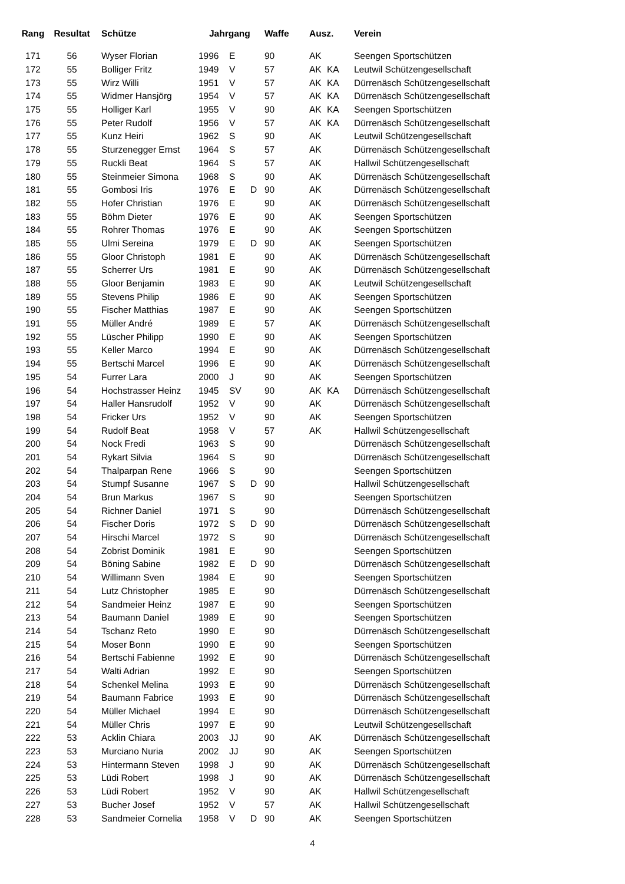| Rang | Resultat | Schütze | Jahrgang | | | Waffe | Ausz. | | Verein |
| --- | --- | --- | --- | --- | --- | --- | --- | --- | --- |
| 171 | 56 | Wyser Florian | 1996 | E | | 90 | AK | | Seengen Sportschützen |
| 172 | 55 | Bolliger Fritz | 1949 | V | | 57 | AK | KA | Leutwil Schützengesellschaft |
| 173 | 55 | Wirz Willi | 1951 | V | | 57 | AK | KA | Dürrenäsch Schützengesellschaft |
| 174 | 55 | Widmer Hansjörg | 1954 | V | | 57 | AK | KA | Dürrenäsch Schützengesellschaft |
| 175 | 55 | Holliger Karl | 1955 | V | | 90 | AK | KA | Seengen Sportschützen |
| 176 | 55 | Peter Rudolf | 1956 | V | | 57 | AK | KA | Dürrenäsch Schützengesellschaft |
| 177 | 55 | Kunz Heiri | 1962 | S | | 90 | AK | | Leutwil Schützengesellschaft |
| 178 | 55 | Sturzenegger Ernst | 1964 | S | | 57 | AK | | Dürrenäsch Schützengesellschaft |
| 179 | 55 | Ruckli Beat | 1964 | S | | 57 | AK | | Hallwil Schützengesellschaft |
| 180 | 55 | Steinmeier Simona | 1968 | S | | 90 | AK | | Dürrenäsch Schützengesellschaft |
| 181 | 55 | Gombosi Iris | 1976 | E | D | 90 | AK | | Dürrenäsch Schützengesellschaft |
| 182 | 55 | Hofer Christian | 1976 | E | | 90 | AK | | Dürrenäsch Schützengesellschaft |
| 183 | 55 | Böhm Dieter | 1976 | E | | 90 | AK | | Seengen Sportschützen |
| 184 | 55 | Rohrer Thomas | 1976 | E | | 90 | AK | | Seengen Sportschützen |
| 185 | 55 | Ulmi Sereina | 1979 | E | D | 90 | AK | | Seengen Sportschützen |
| 186 | 55 | Gloor Christoph | 1981 | E | | 90 | AK | | Dürrenäsch Schützengesellschaft |
| 187 | 55 | Scherrer Urs | 1981 | E | | 90 | AK | | Dürrenäsch Schützengesellschaft |
| 188 | 55 | Gloor Benjamin | 1983 | E | | 90 | AK | | Leutwil Schützengesellschaft |
| 189 | 55 | Stevens Philip | 1986 | E | | 90 | AK | | Seengen Sportschützen |
| 190 | 55 | Fischer Matthias | 1987 | E | | 90 | AK | | Seengen Sportschützen |
| 191 | 55 | Müller André | 1989 | E | | 57 | AK | | Dürrenäsch Schützengesellschaft |
| 192 | 55 | Lüscher Philipp | 1990 | E | | 90 | AK | | Seengen Sportschützen |
| 193 | 55 | Keller Marco | 1994 | E | | 90 | AK | | Dürrenäsch Schützengesellschaft |
| 194 | 55 | Bertschi Marcel | 1996 | E | | 90 | AK | | Dürrenäsch Schützengesellschaft |
| 195 | 54 | Furrer Lara | 2000 | J | | 90 | AK | | Seengen Sportschützen |
| 196 | 54 | Hochstrasser Heinz | 1945 | SV | | 90 | AK | KA | Dürrenäsch Schützengesellschaft |
| 197 | 54 | Haller Hansrudolf | 1952 | V | | 90 | AK | | Dürrenäsch Schützengesellschaft |
| 198 | 54 | Fricker Urs | 1952 | V | | 90 | AK | | Seengen Sportschützen |
| 199 | 54 | Rudolf Beat | 1958 | V | | 57 | AK | | Hallwil Schützengesellschaft |
| 200 | 54 | Nock Fredi | 1963 | S | | 90 | | | Dürrenäsch Schützengesellschaft |
| 201 | 54 | Rykart Silvia | 1964 | S | | 90 | | | Dürrenäsch Schützengesellschaft |
| 202 | 54 | Thalparpan Rene | 1966 | S | | 90 | | | Seengen Sportschützen |
| 203 | 54 | Stumpf Susanne | 1967 | S | D | 90 | | | Hallwil Schützengesellschaft |
| 204 | 54 | Brun Markus | 1967 | S | | 90 | | | Seengen Sportschützen |
| 205 | 54 | Richner Daniel | 1971 | S | | 90 | | | Dürrenäsch Schützengesellschaft |
| 206 | 54 | Fischer Doris | 1972 | S | D | 90 | | | Dürrenäsch Schützengesellschaft |
| 207 | 54 | Hirschi Marcel | 1972 | S | | 90 | | | Dürrenäsch Schützengesellschaft |
| 208 | 54 | Zobrist Dominik | 1981 | E | | 90 | | | Seengen Sportschützen |
| 209 | 54 | Böning Sabine | 1982 | E | D | 90 | | | Dürrenäsch Schützengesellschaft |
| 210 | 54 | Willimann Sven | 1984 | E | | 90 | | | Seengen Sportschützen |
| 211 | 54 | Lutz Christopher | 1985 | E | | 90 | | | Dürrenäsch Schützengesellschaft |
| 212 | 54 | Sandmeier Heinz | 1987 | E | | 90 | | | Seengen Sportschützen |
| 213 | 54 | Baumann Daniel | 1989 | E | | 90 | | | Seengen Sportschützen |
| 214 | 54 | Tschanz Reto | 1990 | E | | 90 | | | Dürrenäsch Schützengesellschaft |
| 215 | 54 | Moser Bonn | 1990 | E | | 90 | | | Seengen Sportschützen |
| 216 | 54 | Bertschi Fabienne | 1992 | E | | 90 | | | Dürrenäsch Schützengesellschaft |
| 217 | 54 | Walti Adrian | 1992 | E | | 90 | | | Seengen Sportschützen |
| 218 | 54 | Schenkel Melina | 1993 | E | | 90 | | | Dürrenäsch Schützengesellschaft |
| 219 | 54 | Baumann Fabrice | 1993 | E | | 90 | | | Dürrenäsch Schützengesellschaft |
| 220 | 54 | Müller Michael | 1994 | E | | 90 | | | Dürrenäsch Schützengesellschaft |
| 221 | 54 | Müller Chris | 1997 | E | | 90 | | | Leutwil Schützengesellschaft |
| 222 | 53 | Acklin Chiara | 2003 | JJ | | 90 | AK | | Dürrenäsch Schützengesellschaft |
| 223 | 53 | Murciano Nuria | 2002 | JJ | | 90 | AK | | Seengen Sportschützen |
| 224 | 53 | Hintermann Steven | 1998 | J | | 90 | AK | | Dürrenäsch Schützengesellschaft |
| 225 | 53 | Lüdi Robert | 1998 | J | | 90 | AK | | Dürrenäsch Schützengesellschaft |
| 226 | 53 | Lüdi Robert | 1952 | V | | 90 | AK | | Hallwil Schützengesellschaft |
| 227 | 53 | Bucher Josef | 1952 | V | | 57 | AK | | Hallwil Schützengesellschaft |
| 228 | 53 | Sandmeier Cornelia | 1958 | V | D | 90 | AK | | Seengen Sportschützen |
4